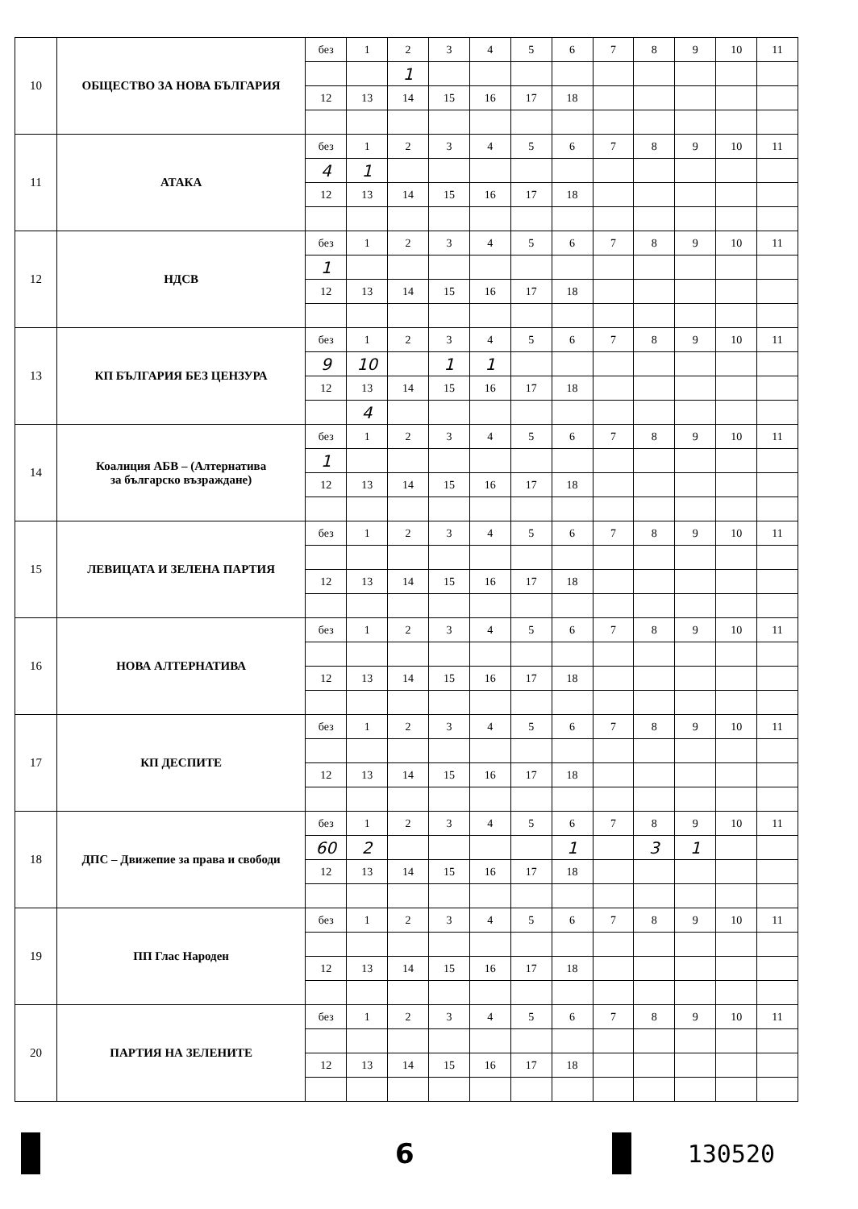| 10 | ОБЩЕСТВО ЗА НОВА БЪЛГАРИЯ | без | 1 | 2 | 3 | 4 | 5 | 6 | 7 | 8 | 9 | 10 | 11 |
| | | | | 1 | | | | | | | | | |
| | | 12 | 13 | 14 | 15 | 16 | 17 | 18 | | | | | |
| 11 | АТАКА | без | 1 | 2 | 3 | 4 | 5 | 6 | 7 | 8 | 9 | 10 | 11 |
| | | 4 | 1 | | | | | | | | | | |
| | | 12 | 13 | 14 | 15 | 16 | 17 | 18 | | | | | |
| 12 | НДСВ | без | 1 | 2 | 3 | 4 | 5 | 6 | 7 | 8 | 9 | 10 | 11 |
| | | 1 | | | | | | | | | | | |
| | | 12 | 13 | 14 | 15 | 16 | 17 | 18 | | | | | |
| 13 | КП БЪЛГАРИЯ БЕЗ ЦЕНЗУРА | без | 1 | 2 | 3 | 4 | 5 | 6 | 7 | 8 | 9 | 10 | 11 |
| | | 9 | 10 | | 1 | 1 | | | | | | | |
| | | 12 | 13 | 14 | 15 | 16 | 17 | 18 | | | | | |
| | | | 4 | | | | | | | | | | |
| 14 | Коалиция АБВ – (Алтернатива за българско възраждане) | без | 1 | 2 | 3 | 4 | 5 | 6 | 7 | 8 | 9 | 10 | 11 |
| | | 1 | | | | | | | | | | | |
| | | 12 | 13 | 14 | 15 | 16 | 17 | 18 | | | | | |
| 15 | ЛЕВИЦАТА И ЗЕЛЕНА ПАРТИЯ | без | 1 | 2 | 3 | 4 | 5 | 6 | 7 | 8 | 9 | 10 | 11 |
| | | 12 | 13 | 14 | 15 | 16 | 17 | 18 | | | | | |
| 16 | НОВА АЛТЕРНАТИВА | без | 1 | 2 | 3 | 4 | 5 | 6 | 7 | 8 | 9 | 10 | 11 |
| | | 12 | 13 | 14 | 15 | 16 | 17 | 18 | | | | | |
| 17 | КП ДЕСПИТЕ | без | 1 | 2 | 3 | 4 | 5 | 6 | 7 | 8 | 9 | 10 | 11 |
| | | 12 | 13 | 14 | 15 | 16 | 17 | 18 | | | | | |
| 18 | ДПС – Движепие за права и свободи | без | 1 | 2 | 3 | 4 | 5 | 6 | 7 | 8 | 9 | 10 | 11 |
| | | 60 | 2 | | | | | 1 | | 3 | 1 | | |
| | | 12 | 13 | 14 | 15 | 16 | 17 | 18 | | | | | |
| 19 | ПП Глас Народен | без | 1 | 2 | 3 | 4 | 5 | 6 | 7 | 8 | 9 | 10 | 11 |
| | | 12 | 13 | 14 | 15 | 16 | 17 | 18 | | | | | |
| 20 | ПАРТИЯ НА ЗЕЛЕНИТЕ | без | 1 | 2 | 3 | 4 | 5 | 6 | 7 | 8 | 9 | 10 | 11 |
| | | 12 | 13 | 14 | 15 | 16 | 17 | 18 | | | | | |
6 130520